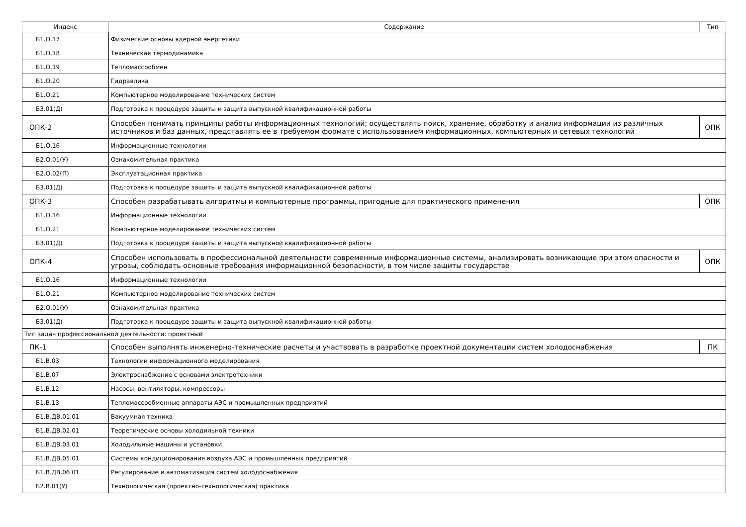| Индекс | Содержание | Тип |
| --- | --- | --- |
| Б1.О.17 | Физические основы ядерной энергетики | |
| Б1.О.18 | Техническая термодинамика | |
| Б1.О.19 | Тепломассообмен | |
| Б1.О.20 | Гидравлика | |
| Б1.О.21 | Компьютерное моделирование технических систем | |
| Б3.01(Д) | Подготовка к процедуре защиты и защита выпускной квалификационной работы | |
| ОПК-2 | Способен понимать принципы работы информационных технологий; осуществлять поиск, хранение, обработку и анализ информации из различных источников и баз данных, представлять ее в требуемом формате с использованием информационных, компьютерных и сетевых технологий | ОПК |
| Б1.О.16 | Информационные технологии | |
| Б2.О.01(У) | Ознакомительная практика | |
| Б2.О.02(П) | Эксплуатационная практика | |
| Б3.01(Д) | Подготовка к процедуре защиты и защита выпускной квалификационной работы | |
| ОПК-3 | Способен разрабатывать алгоритмы и компьютерные программы, пригодные для практического применения | ОПК |
| Б1.О.16 | Информационные технологии | |
| Б1.О.21 | Компьютерное моделирование технических систем | |
| Б3.01(Д) | Подготовка к процедуре защиты и защита выпускной квалификационной работы | |
| ОПК-4 | Способен использовать в профессиональной деятельности современные информационные системы, анализировать возникающие при этом опасности и угрозы, соблюдать основные требования информационной безопасности, в том числе защиты государстве | ОПК |
| Б1.О.16 | Информационные технологии | |
| Б1.О.21 | Компьютерное моделирование технических систем | |
| Б2.О.01(У) | Ознакомительная практика | |
| Б3.01(Д) | Подготовка к процедуре защиты и защита выпускной квалификационной работы | |
| Тип задач профессиональной деятельности: проектный | | |
| ПК-1 | Способен выполнять инженерно-технические расчеты и участвовать в разработке проектной документации систем холодоснабжения | ПК |
| Б1.В.03 | Технологии информационного моделирования | |
| Б1.В.07 | Электроснабжение с основами электротехники | |
| Б1.В.12 | Насосы, вентиляторы, компрессоры | |
| Б1.В.13 | Тепломассообменные аппараты АЭС и промышленных предприятий | |
| Б1.В.ДВ.01.01 | Вакуумная техника | |
| Б1.В.ДВ.02.01 | Теоретические основы холодильной техники | |
| Б1.В.ДВ.03.01 | Холодильные машины и установки | |
| Б1.В.ДВ.05.01 | Системы кондиционирования воздуха АЭС и промышленных предприятий | |
| Б1.В.ДВ.06.01 | Регулирование и автоматизация систем холодоснабжения | |
| Б2.В.01(У) | Технологическая (проектно-технологическая) практика | |